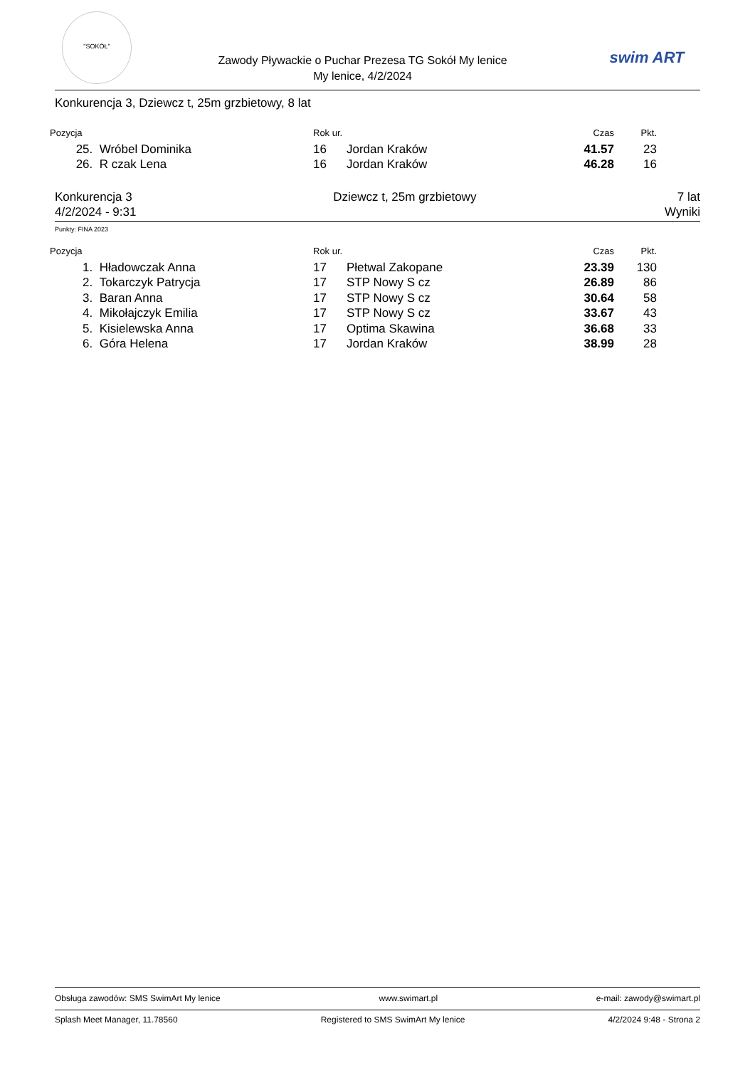"SOKÓŁ"
Zawody Pływackie o Puchar Prezesa TG Sokół My lenice
My lenice, 4/2/2024
swim ART
Konkurencja 3, Dziewcz t, 25m grzbietowy, 8 lat
| Pozycja | | Rok ur. | | Czas | Pkt. |
| --- | --- | --- | --- | --- | --- |
| 25. | Wróbel Dominika | 16 | Jordan Kraków | 41.57 | 23 |
| 26. | R czak Lena | 16 | Jordan Kraków | 46.28 | 16 |
Konkurencja 3 Dziewcz t, 25m grzbietowy 7 lat
4/2/2024 - 9:31 Wyniki
Punkty: FINA 2023
| Pozycja | | Rok ur. | | Czas | Pkt. |
| --- | --- | --- | --- | --- | --- |
| 1. | Hładowczak Anna | 17 | Płetwal Zakopane | 23.39 | 130 |
| 2. | Tokarczyk Patrycja | 17 | STP Nowy S cz | 26.89 | 86 |
| 3. | Baran Anna | 17 | STP Nowy S cz | 30.64 | 58 |
| 4. | Mikołajczyk Emilia | 17 | STP Nowy S cz | 33.67 | 43 |
| 5. | Kisielewska Anna | 17 | Optima Skawina | 36.68 | 33 |
| 6. | Góra Helena | 17 | Jordan Kraków | 38.99 | 28 |
Obsługa zawodów: SMS SwimArt My lenice www.swimart.pl e-mail: zawody@swimart.pl
Splash Meet Manager, 11.78560 Registered to SMS SwimArt My lenice 4/2/2024 9:48 - Strona 2